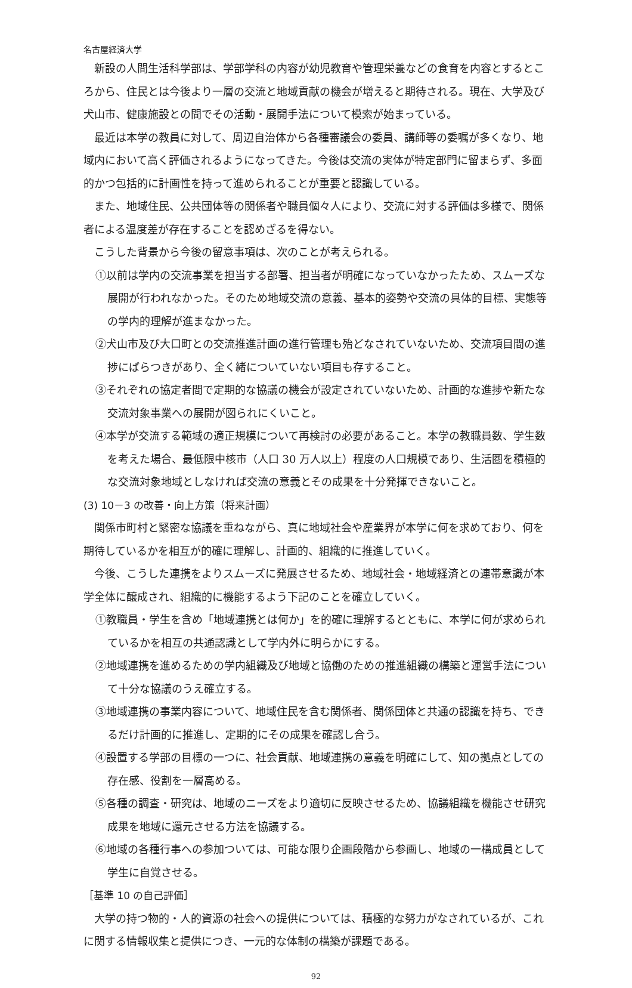名古屋経済大学
新設の人間生活科学部は、学部学科の内容が幼児教育や管理栄養などの食育を内容とするところから、住民とは今後より一層の交流と地域貢献の機会が増えると期待される。現在、大学及び犬山市、健康施設との間でその活動・展開手法について模索が始まっている。
最近は本学の教員に対して、周辺自治体から各種審議会の委員、講師等の委嘱が多くなり、地域内において高く評価されるようになってきた。今後は交流の実体が特定部門に留まらず、多面的かつ包括的に計画性を持って進められることが重要と認識している。
また、地域住民、公共団体等の関係者や職員個々人により、交流に対する評価は多様で、関係者による温度差が存在することを認めざるを得ない。
こうした背景から今後の留意事項は、次のことが考えられる。
①以前は学内の交流事業を担当する部署、担当者が明確になっていなかったため、スムーズな展開が行われなかった。そのため地域交流の意義、基本的姿勢や交流の具体的目標、実態等の学内的理解が進まなかった。
②犬山市及び大口町との交流推進計画の進行管理も殆どなされていないため、交流項目間の進捗にばらつきがあり、全く緒についていない項目も存すること。
③それぞれの協定者間で定期的な協議の機会が設定されていないため、計画的な進捗や新たな交流対象事業への展開が図られにくいこと。
④本学が交流する範域の適正規模について再検討の必要があること。本学の教職員数、学生数を考えた場合、最低限中核市（人口 30 万人以上）程度の人口規模であり、生活圏を積極的な交流対象地域としなければ交流の意義とその成果を十分発揮できないこと。
(3) 10－3 の改善・向上方策（将来計画）
関係市町村と緊密な協議を重ねながら、真に地域社会や産業界が本学に何を求めており、何を期待しているかを相互が的確に理解し、計画的、組織的に推進していく。
今後、こうした連携をよりスムーズに発展させるため、地域社会・地域経済との連帯意識が本学全体に醸成され、組織的に機能するよう下記のことを確立していく。
①教職員・学生を含め「地域連携とは何か」を的確に理解するとともに、本学に何が求められているかを相互の共通認識として学内外に明らかにする。
②地域連携を進めるための学内組織及び地域と協働のための推進組織の構築と運営手法について十分な協議のうえ確立する。
③地域連携の事業内容について、地域住民を含む関係者、関係団体と共通の認識を持ち、できるだけ計画的に推進し、定期的にその成果を確認し合う。
④設置する学部の目標の一つに、社会貢献、地域連携の意義を明確にして、知の拠点としての存在感、役割を一層高める。
⑤各種の調査・研究は、地域のニーズをより適切に反映させるため、協議組織を機能させ研究成果を地域に還元させる方法を協議する。
⑥地域の各種行事への参加ついては、可能な限り企画段階から参画し、地域の一構成員として学生に自覚させる。
［基準 10 の自己評価］
大学の持つ物的・人的資源の社会への提供については、積極的な努力がなされているが、これに関する情報収集と提供につき、一元的な体制の構築が課題である。
92